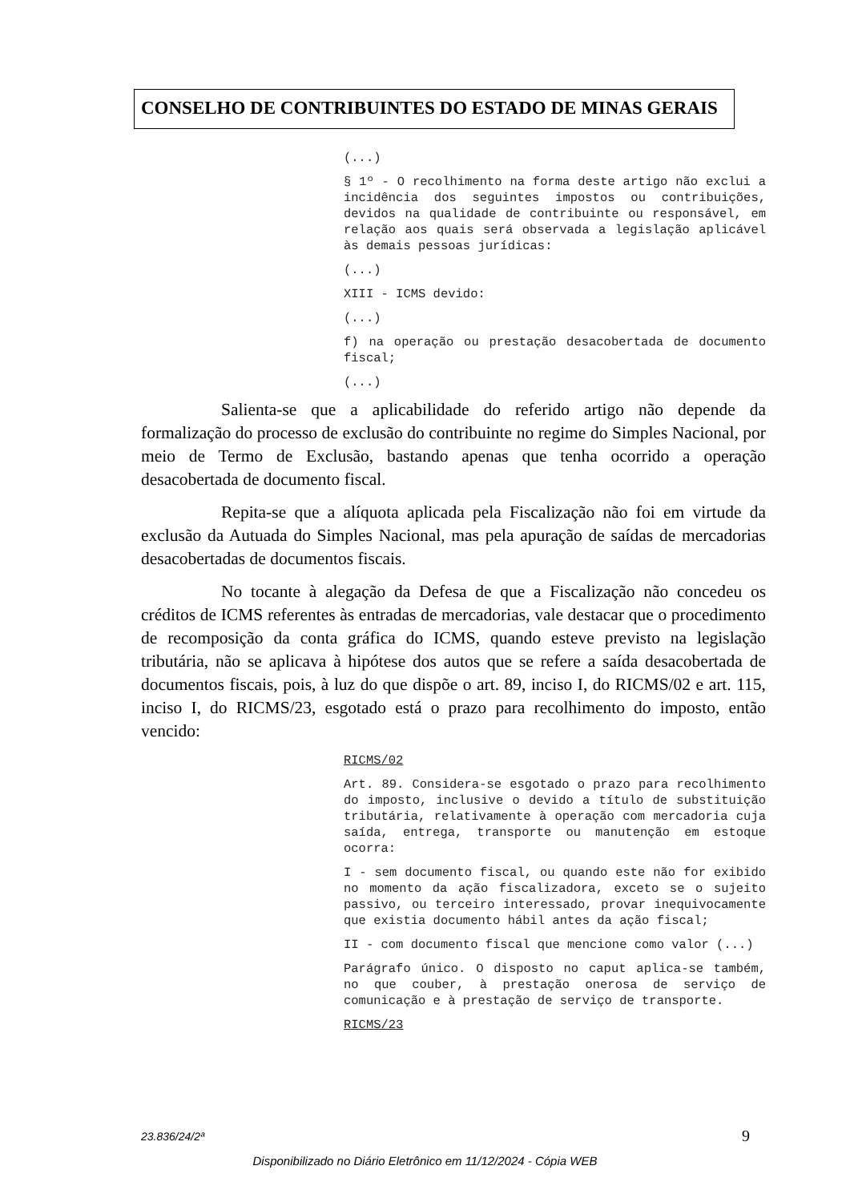CONSELHO DE CONTRIBUINTES DO ESTADO DE MINAS GERAIS
(...)
§ 1º - O recolhimento na forma deste artigo não exclui a incidência dos seguintes impostos ou contribuições, devidos na qualidade de contribuinte ou responsável, em relação aos quais será observada a legislação aplicável às demais pessoas jurídicas:
(...)
XIII - ICMS devido:
(...)
f) na operação ou prestação desacobertada de documento fiscal;
(...)
Salienta-se que a aplicabilidade do referido artigo não depende da formalização do processo de exclusão do contribuinte no regime do Simples Nacional, por meio de Termo de Exclusão, bastando apenas que tenha ocorrido a operação desacobertada de documento fiscal.
Repita-se que a alíquota aplicada pela Fiscalização não foi em virtude da exclusão da Autuada do Simples Nacional, mas pela apuração de saídas de mercadorias desacobertadas de documentos fiscais.
No tocante à alegação da Defesa de que a Fiscalização não concedeu os créditos de ICMS referentes às entradas de mercadorias, vale destacar que o procedimento de recomposição da conta gráfica do ICMS, quando esteve previsto na legislação tributária, não se aplicava à hipótese dos autos que se refere a saída desacobertada de documentos fiscais, pois, à luz do que dispõe o art. 89, inciso I, do RICMS/02 e art. 115, inciso I, do RICMS/23, esgotado está o prazo para recolhimento do imposto, então vencido:
RICMS/02
Art. 89. Considera-se esgotado o prazo para recolhimento do imposto, inclusive o devido a título de substituição tributária, relativamente à operação com mercadoria cuja saída, entrega, transporte ou manutenção em estoque ocorra:
I - sem documento fiscal, ou quando este não for exibido no momento da ação fiscalizadora, exceto se o sujeito passivo, ou terceiro interessado, provar inequivocamente que existia documento hábil antes da ação fiscal;
II - com documento fiscal que mencione como valor (...)
Parágrafo único. O disposto no caput aplica-se também, no que couber, à prestação onerosa de serviço de comunicação e à prestação de serviço de transporte.
RICMS/23
23.836/24/2ª 9
Disponibilizado no Diário Eletrônico em 11/12/2024 - Cópia WEB